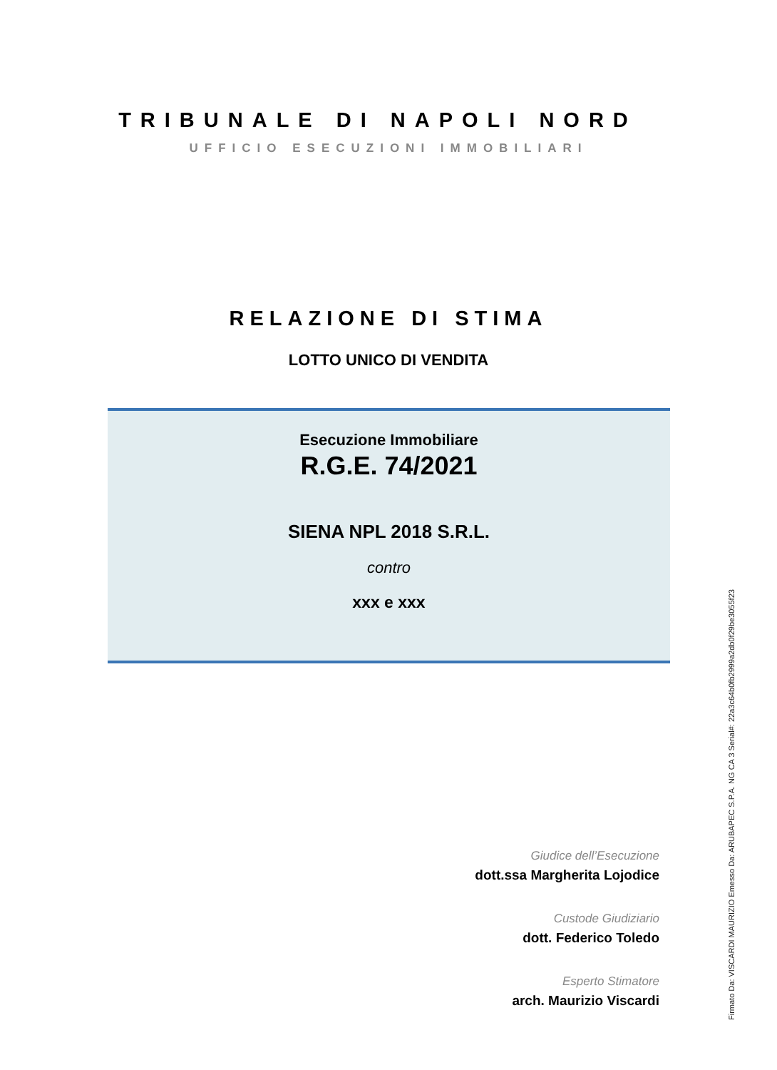TRIBUNALE DI NAPOLI NORD
UFFICIO ESECUZIONI IMMOBILIARI
RELAZIONE DI STIMA
LOTTO UNICO DI VENDITA
Esecuzione Immobiliare
R.G.E. 74/2021
SIENA NPL 2018 S.R.L.
contro
xxx e xxx
Giudice dell’Esecuzione
dott.ssa Margherita Lojodice
Custode Giudiziario
dott. Federico Toledo
Esperto Stimatore
arch. Maurizio Viscardi
Firmato Da: VISCARDI MAURIZIO Emesso Da: ARUBAPEC S.P.A. NG CA 3 Serial#: 22a3c64b0fb2999a2db0f29be3055f23